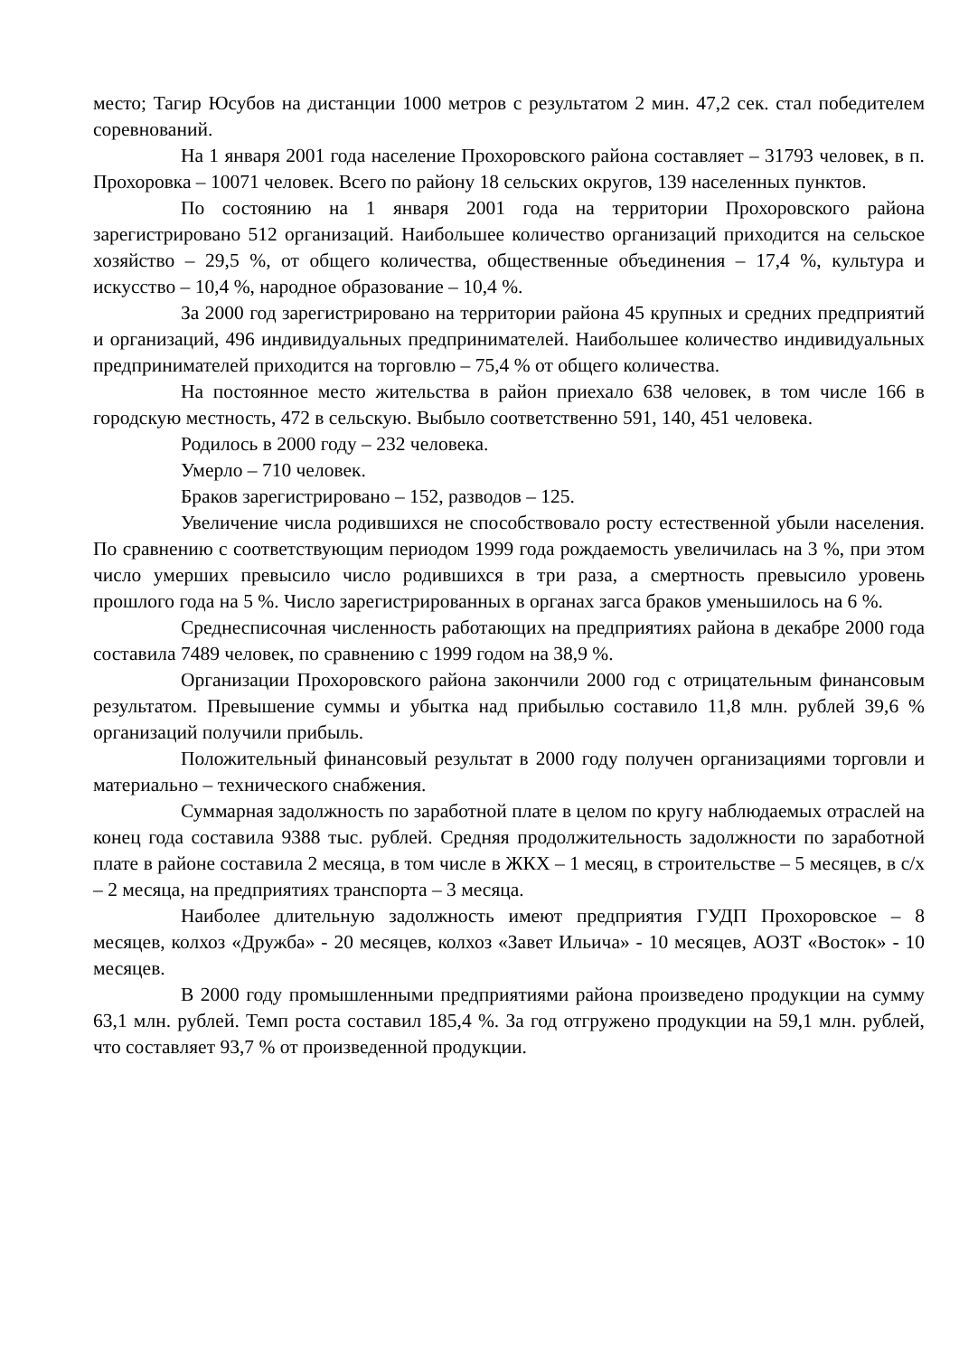место; Тагир Юсубов на дистанции 1000 метров с результатом 2 мин. 47,2 сек. стал победителем соревнований.
На 1 января 2001 года население Прохоровского района составляет – 31793 человек, в п. Прохоровка – 10071 человек. Всего по району 18 сельских округов, 139 населенных пунктов.
По состоянию на 1 января 2001 года на территории Прохоровского района зарегистрировано 512 организаций. Наибольшее количество организаций приходится на сельское хозяйство – 29,5 %, от общего количества, общественные объединения – 17,4 %, культура и искусство – 10,4 %, народное образование – 10,4 %.
За 2000 год зарегистрировано на территории района 45 крупных и средних предприятий и организаций, 496 индивидуальных предпринимателей. Наибольшее количество индивидуальных предпринимателей приходится на торговлю – 75,4 % от общего количества.
На постоянное место жительства в район приехало 638 человек, в том числе 166 в городскую местность, 472 в сельскую. Выбыло соответственно 591, 140, 451 человека.
Родилось в 2000 году – 232 человека.
Умерло – 710 человек.
Браков зарегистрировано – 152, разводов – 125.
Увеличение числа родившихся не способствовало росту естественной убыли населения. По сравнению с соответствующим периодом 1999 года рождаемость увеличилась на 3 %, при этом число умерших превысило число родившихся в три раза, а смертность превысило уровень прошлого года на 5 %. Число зарегистрированных в органах загса браков уменьшилось на 6 %.
Среднесписочная численность работающих на предприятиях района в декабре 2000 года составила 7489 человек, по сравнению с 1999 годом на 38,9 %.
Организации Прохоровского района закончили 2000 год с отрицательным финансовым результатом. Превышение суммы и убытка над прибылью составило 11,8 млн. рублей 39,6 % организаций получили прибыль.
Положительный финансовый результат в 2000 году получен организациями торговли и материально – технического снабжения.
Суммарная задолжность по заработной плате в целом по кругу наблюдаемых отраслей на конец года составила 9388 тыс. рублей. Средняя продолжительность задолжности по заработной плате в районе составила 2 месяца, в том числе в ЖКХ – 1 месяц, в строительстве – 5 месяцев, в с/х – 2 месяца, на предприятиях транспорта – 3 месяца.
Наиболее длительную задолжность имеют предприятия ГУДП Прохоровское – 8 месяцев, колхоз «Дружба» - 20 месяцев, колхоз «Завет Ильича» - 10 месяцев, АОЗТ «Восток» - 10 месяцев.
В 2000 году промышленными предприятиями района произведено продукции на сумму 63,1 млн. рублей. Темп роста составил 185,4 %. За год отгружено продукции на 59,1 млн. рублей, что составляет 93,7 % от произведенной продукции.